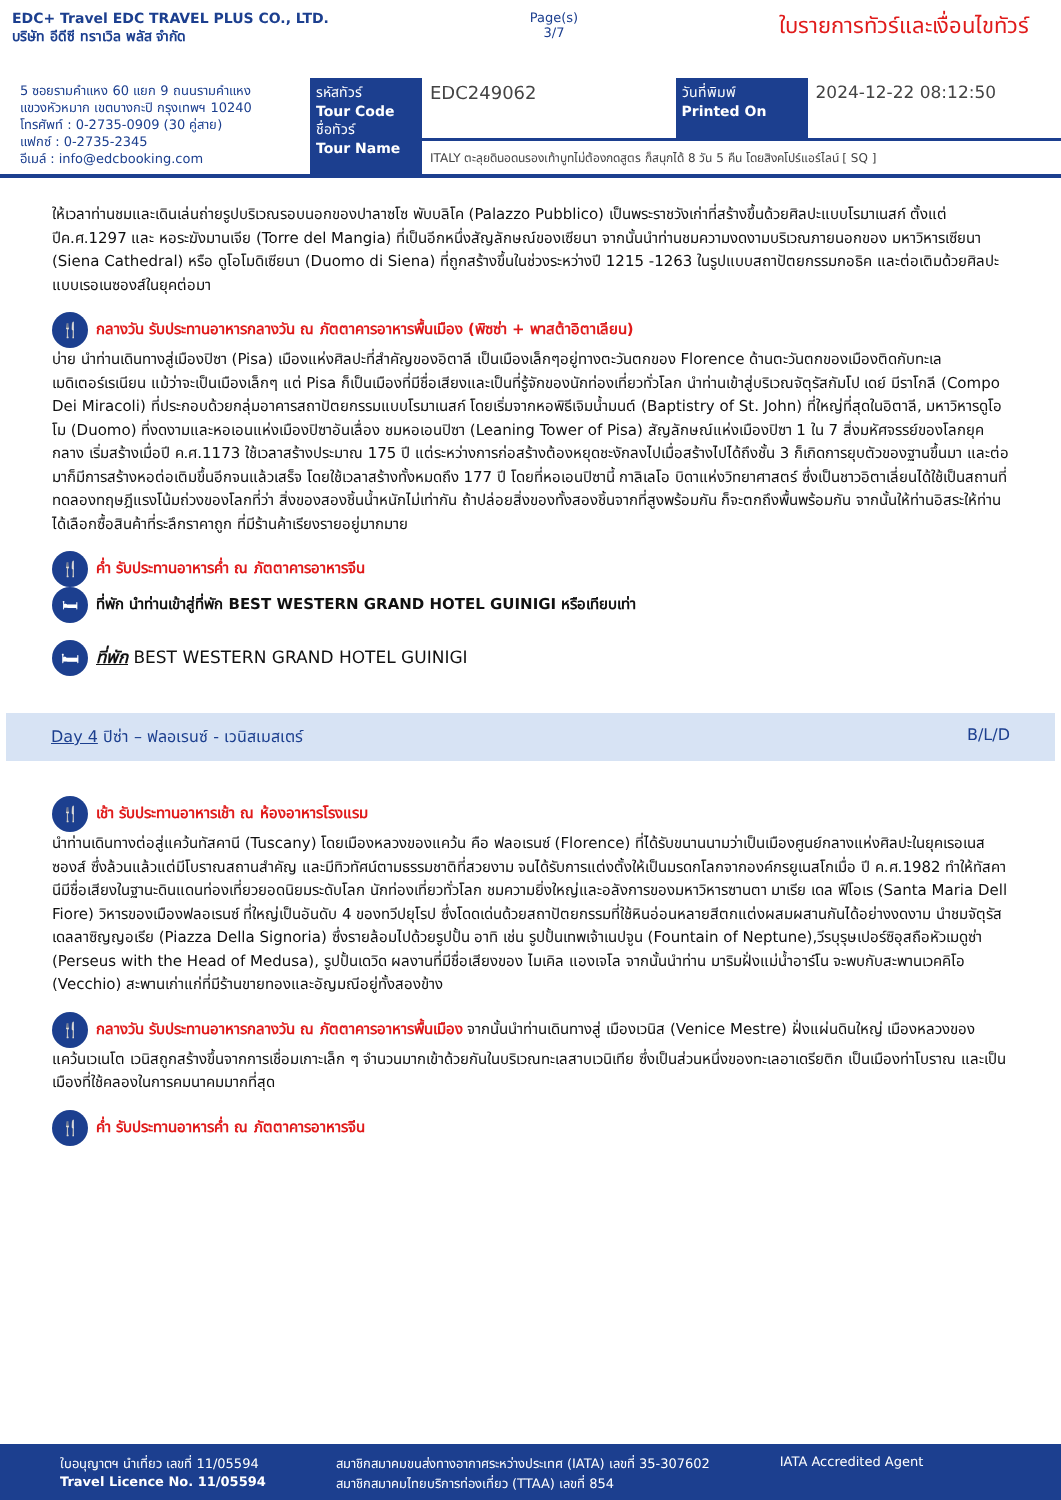EDC+ Travel EDC TRAVEL PLUS CO., LTD.
บริษัท อีดีซี ทราเวิล พลัส จำกัด
Page(s)
3/7
ใบรายการทัวร์และเงื่อนไขทัวร์
5 ซอยรามคำแหง 60 แยก 9 ถนนรามคำแหง
แขวงหัวหมาก เขตบางกะปิ กรุงเทพฯ 10240
โทรศัพท์ : 0-2735-0909 (30 คู่สาย)
แฟกซ์ : 0-2735-2345
อีเมล์ : info@edcbooking.com
รหัสทัวร์
Tour Code
ชื่อทัวร์
Tour Name
EDC249062
วันที่พิมพ์
Printed On
2024-12-22 08:12:50
ITALY ตะลุยดินอดนรองเท้าบูทไม่ต้องกดสูตร ก็สนุกได้ 8 วัน 5 คืน โดยสิงคโปร์แอร์ไลน์ [ SQ ]
ให้เวลาท่านชมและเดินเล่นถ่ายรูปบริเวณรอบนอกของปาลาซโซ พับบลิโค (Palazzo Pubblico) เป็นพระราชวังเก่าที่สร้างขึ้นด้วยศิลปะแบบโรมาเนสก์ ตั้งแต่ปีค.ศ.1297 และ หอระฆังมานเจีย (Torre del Mangia) ที่เป็นอีกหนึ่งสัญลักษณ์ของเซียนา จากนั้นนำท่านชมความงดงามบริเวณภายนอกของ มหาวิหารเซียนา (Siena Cathedral) หรือ ดูโอโมดิเซียนา (Duomo di Siena) ที่ถูกสร้างขึ้นในช่วงระหว่างปี 1215 -1263 ในรูปแบบสถาปัตยกรรมกอธิค และต่อเติมด้วยศิลปะแบบเรอเนซองส์ในยุคต่อมา
🍴 กลางวัน รับประทานอาหารกลางวัน ณ ภัตตาคารอาหารพื้นเมือง (พิซซ่า + พาสต้าอิตาเลียน)
บ่าย นำท่านเดินทางสู่เมืองปิซา (Pisa) เมืองแห่งศิลปะที่สำคัญของอิตาลี เป็นเมืองเล็กๆอยู่ทางตะวันตกของ Florence ด้านตะวันตกของเมืองติดกับทะเลเมดิเตอร์เรเนียน แม้ว่าจะเป็นเมืองเล็กๆ แต่ Pisa ก็เป็นเมืองที่มีชื่อเสียงและเป็นที่รู้จักของนักท่องเที่ยวทั่วโลก นำท่านเข้าสู่บริเวณจัตุรัสกัมโป เดย์ มีราโกลี (Compo Dei Miracoli) ที่ประกอบด้วยกลุ่มอาคารสถาปัตยกรรมแบบโรมาเนสก์ โดยเริ่มจากหอพิธีเจิมน้ำมนต์ (Baptistry of St. John) ที่ใหญ่ที่สุดในอิตาลี, มหาวิหารดูโอโม (Duomo) ที่งดงามและหอเอนแห่งเมืองปิซาอันเลื่อง ชมหอเอนปิซา (Leaning Tower of Pisa) สัญลักษณ์แห่งเมืองปิซา 1 ใน 7 สิ่งมหัศจรรย์ของโลกยุคกลาง เริ่มสร้างเมื่อปี ค.ศ.1173 ใช้เวลาสร้างประมาณ 175 ปี แต่ระหว่างการก่อสร้างต้องหยุดชะงักลงไปเมื่อสร้างไปได้ถึงชั้น 3 ก็เกิดการยุบตัวของฐานขึ้นมา และต่อมาก็มีการสร้างหอต่อเติมขึ้นอีกจนแล้วเสร็จ โดยใช้เวลาสร้างทั้งหมดถึง 177 ปี โดยที่หอเอนปิซานี้ กาลิเลโอ บิดาแห่งวิทยาศาสตร์ ซึ่งเป็นชาวอิตาเลี่ยนได้ใช้เป็นสถานที่ทดลองทฤษฎีแรงโน้มถ่วงของโลกที่ว่า สิ่งของสองชิ้นน้ำหนักไม่เท่ากัน ถ้าปล่อยสิ่งของทั้งสองชิ้นจากที่สูงพร้อมกัน ก็จะตกถึงพื้นพร้อมกัน จากนั้นให้ท่านอิสระให้ท่านได้เลือกซื้อสินค้าที่ระลึกราคาถูก ที่มีร้านค้าเรียงรายอยู่มากมาย
🍴 ค่ำ รับประทานอาหารค่ำ ณ ภัตตาคารอาหารจีน
🛏 ที่พัก นำท่านเข้าสู่ที่พัก BEST WESTERN GRAND HOTEL GUINIGI หรือเทียบเท่า
🛏 ที่พัก BEST WESTERN GRAND HOTEL GUINIGI
Day 4 ปิซ่า – ฟลอเรนซ์ - เวนิสเมสเตร์ B/L/D
🍴 เช้า รับประทานอาหารเช้า ณ ห้องอาหารโรงแรม
นำท่านเดินทางต่อสู่แคว้นทัสคานี (Tuscany) โดยเมืองหลวงของแคว้น คือ ฟลอเรนซ์ (Florence) ที่ได้รับขนานนามว่าเป็นเมืองศูนย์กลางแห่งศิลปะในยุคเรอเนสซองส์ ซึ่งล้วนแล้วแต่มีโบราณสถานสำคัญ และมีทิวทัศน์ตามธรรมชาติที่สวยงาม จนได้รับการแต่งตั้งให้เป็นมรดกโลกจากองค์กรยูเนสโกเมื่อ ปี ค.ศ.1982 ทำให้ทัสคานีมีชื่อเสียงในฐานะดินแดนท่องเที่ยวยอดนิยมระดับโลก นักท่องเที่ยวทั่วโลก ชมความยิ่งใหญ่และอลังการของมหาวิหารซานตา มาเรีย เดล ฟิโอเร (Santa Maria Dell Fiore) วิหารของเมืองฟลอเรนซ์ ที่ใหญ่เป็นอันดับ 4 ของทวีปยุโรป ซึ่งโดดเด่นด้วยสถาปัตยกรรมที่ใช้หินอ่อนหลายสีตกแต่งผสมผสานกันได้อย่างงดงาม นำชมจัตุรัสเดลลาซิญญอเรีย (Piazza Della Signoria) ซึ่งรายล้อมไปด้วยรูปปั้น อาทิ เช่น รูปปั้นเทพเจ้าเนปจูน (Fountain of Neptune),วีรบุรุษเปอร์ซิอุสถือหัวเมดูซ่า (Perseus with the Head of Medusa), รูปปั้นเดวิด ผลงานที่มีชื่อเสียงของ ไมเคิล แองเจโล จากนั้นนำท่าน มาริมฝั่งแม่น้ำอาร์โน จะพบกับสะพานเวคคิโอ (Vecchio) สะพานเก่าแก่ที่มีร้านขายทองและอัญมณีอยู่ทั้งสองข้าง
🍴 กลางวัน รับประทานอาหารกลางวัน ณ ภัตตาคารอาหารพื้นเมือง จากนั้นนำท่านเดินทางสู่ เมืองเวนิส (Venice Mestre) ฝั่งแผ่นดินใหญ่ เมืองหลวงของแคว้นเวเนโต เวนิสถูกสร้างขึ้นจากการเชื่อมเกาะเล็ก ๆ จำนวนมากเข้าด้วยกันในบริเวณทะเลสาบเวนิเทีย ซึ่งเป็นส่วนหนึ่งของทะเลอาเดรียติก เป็นเมืองท่าโบราณ และเป็นเมืองที่ใช้คลองในการคมนาคมมากที่สุด
🍴 ค่ำ รับประทานอาหารค่ำ ณ ภัตตาคารอาหารจีน
ใบอนุญาตฯ นำเที่ยว เลขที่ 11/05594
Travel Licence No. 11/05594
สมาชิกสมาคมขนส่งทางอากาศระหว่างประเทศ (IATA) เลขที่ 35-307602
สมาชิกสมาคมไทยบริการท่องเที่ยว (TTAA) เลขที่ 854
IATA Accredited Agent